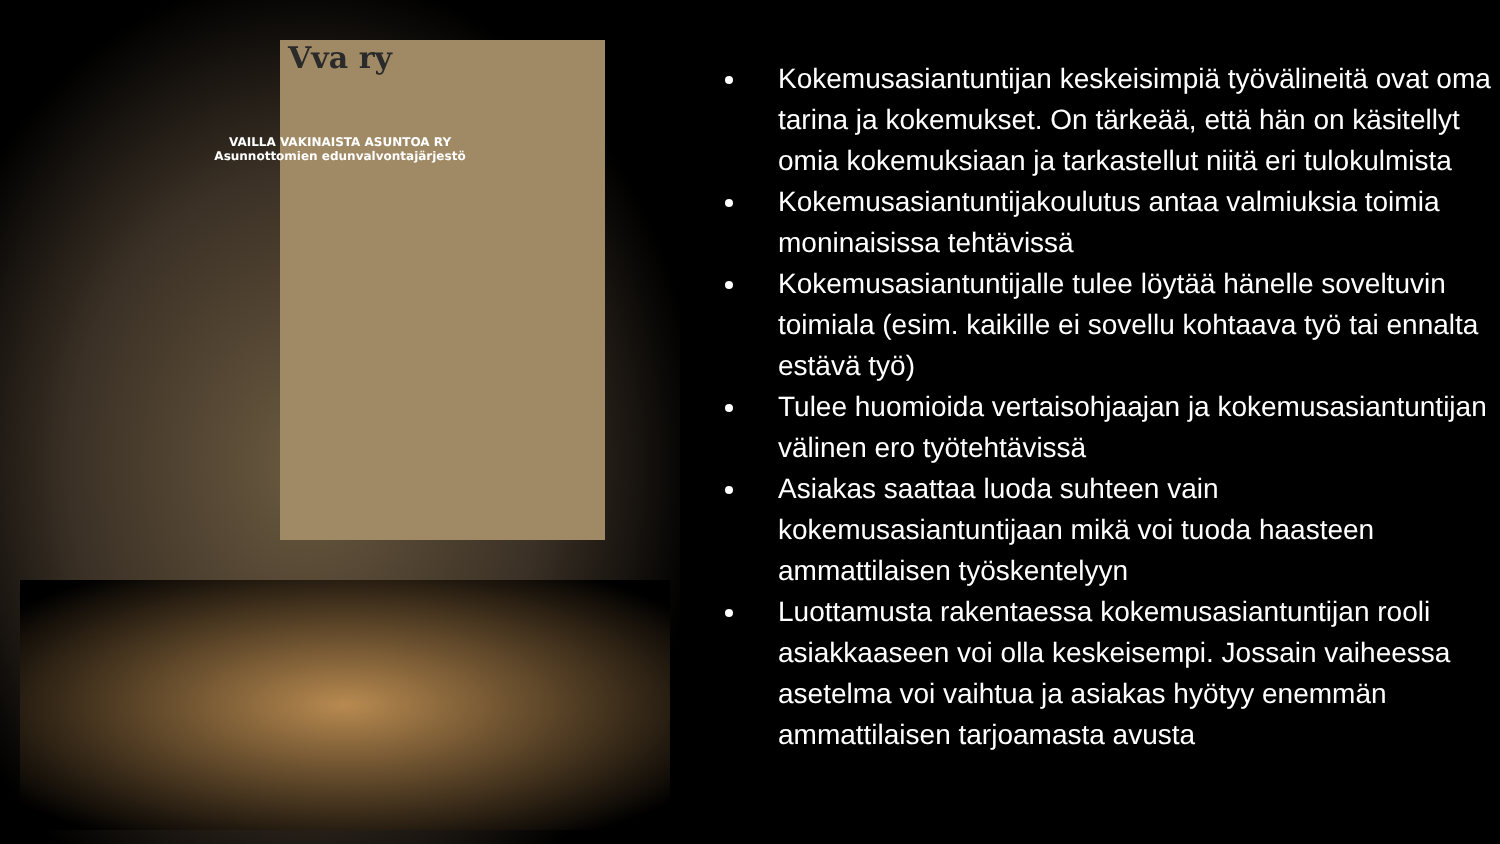Vva ry
VAILLA VAKINAISTA ASUNTOA RY
Asunnottomien edunvalvontajärjestö
Kokemusasiantuntijan keskeisimpiä työvälineitä ovat oma tarina ja kokemukset. On tärkeää, että hän on käsitellyt omia kokemuksiaan ja tarkastellut niitä eri tulokulmista
Kokemusasiantuntijakoulutus antaa valmiuksia toimia moninaisissa tehtävissä
Kokemusasiantuntijalle tulee löytää hänelle soveltuvin toimiala (esim. kaikille ei sovellu kohtaava työ tai ennalta estävä työ)
Tulee huomioida vertaisohjaajan ja kokemusasiantuntijan välinen ero työtehtävissä
Asiakas saattaa luoda suhteen vain kokemusasiantuntijaan mikä voi tuoda haasteen ammattilaisen työskentelyyn
Luottamusta rakentaessa kokemusasiantuntijan rooli asiakkaaseen voi olla keskeisempi. Jossain vaiheessa asetelma voi vaihtua ja asiakas hyötyy enemmän ammattilaisen tarjoamasta avusta